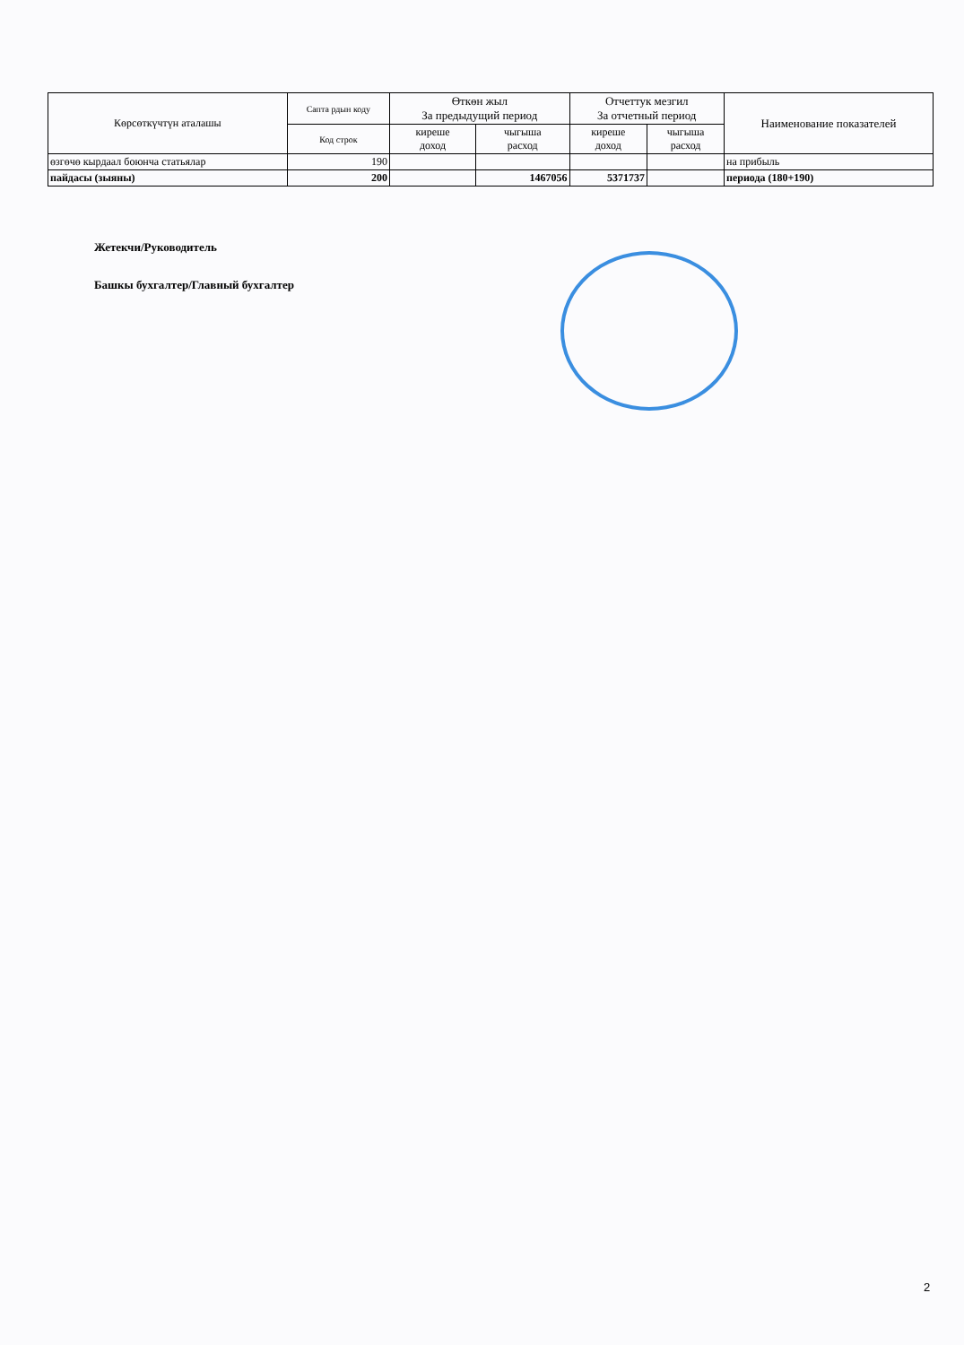| Көрсөткүчтүн аталашы | Сапта рдын коду | Өткөн жыл За предыдущий период | | Отчеттук мезгил За отчетный период | | Наименование показателей |
| --- | --- | --- | --- | --- | --- | --- |
| | Код строк | киреше доход | чыгыша расход | киреше доход | чыгыша расход | |
| өзгөчө кырдаал боюнча статьялар | 190 | | | | | на прибыль |
| пайдасы (зыяны) | 200 | | 1467056 | 5371737 | | периода (180+190) |
Жетекчи/Руководитель
Башкы бухгалтер/Главный бухгалтер
2